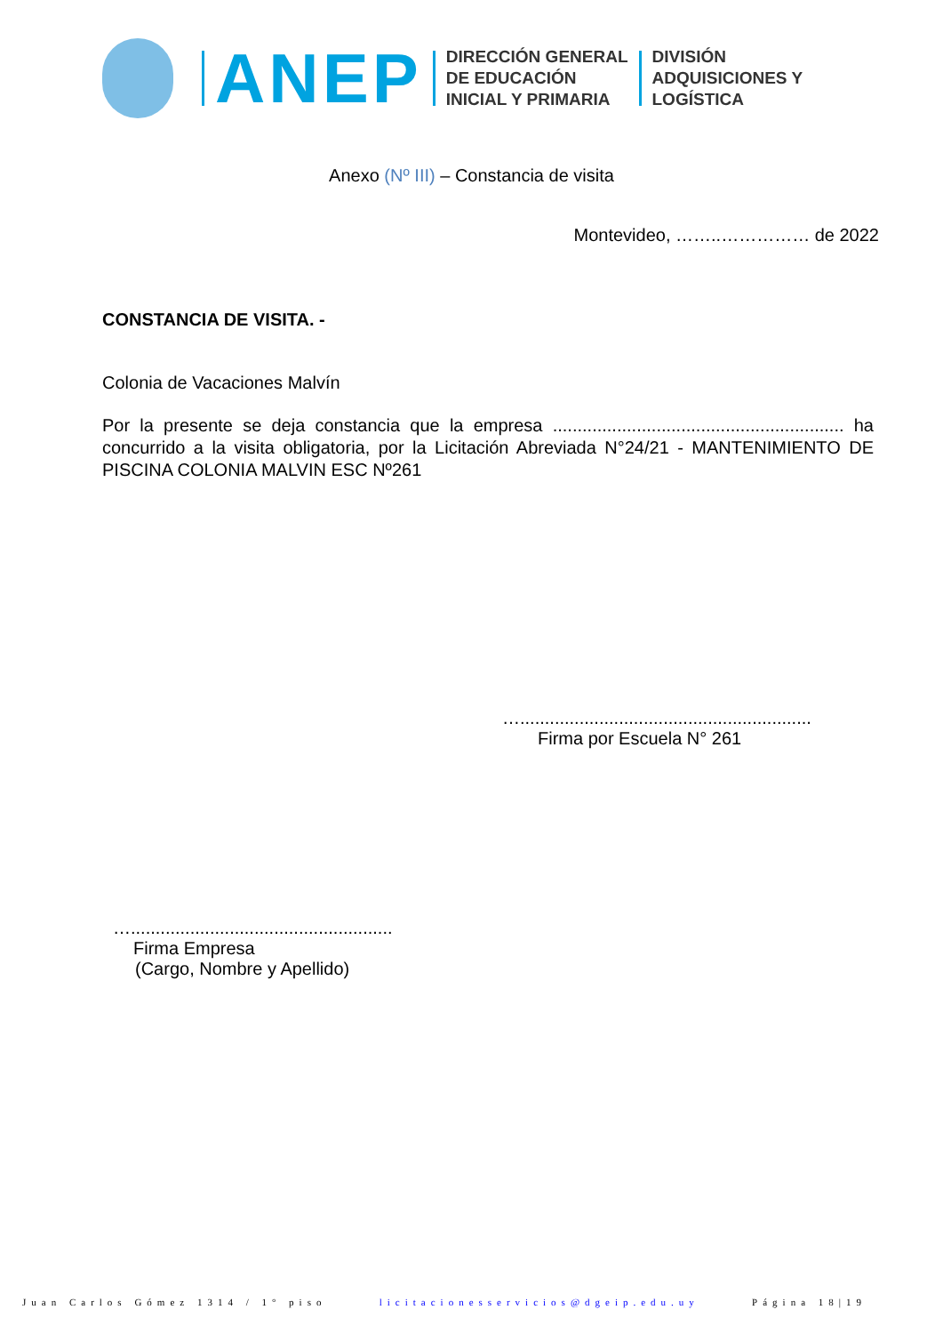ANEP
DIRECCIÓN GENERAL
DE EDUCACIÓN
INICIAL Y PRIMARIA
DIVISIÓN
ADQUISICIONES Y
LOGÍSTICA
Anexo (Nº III) – Constancia de visita
Montevideo, ……..…………… de 2022
CONSTANCIA DE VISITA. -
Colonia de Vacaciones Malvín
Por la presente se deja constancia que la empresa ........................................................... ha concurrido a la visita obligatoria, por la Licitación Abreviada N°24/21 - MANTENIMIENTO DE PISCINA COLONIA MALVIN ESC Nº261
…...........................................................
Firma por Escuela N° 261
….....................................................
Firma Empresa
(Cargo, Nombre y Apellido)
Juan Carlos Gómez 1314 / 1° piso licitacionesservicios@dgeip.edu.uy Página 18|19